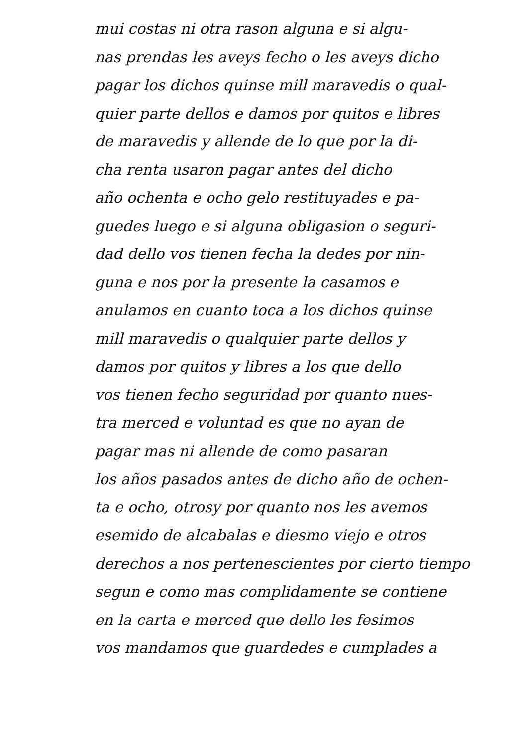mui costas ni otra rason alguna e si algu-
nas prendas les aveys fecho o les aveys dicho
pagar los dichos quinse mill maravedis o qual-
quier parte dellos e damos por quitos e libres
de maravedis y allende de lo que por la di-
cha renta usaron pagar antes del dicho
año ochenta e ocho gelo restituyades e pa-
guedes luego e si alguna obligasion o seguri-
dad dello vos tienen fecha la dedes por nin-
guna e nos por la presente la casamos e
anulamos en cuanto toca a los dichos quinse
mill maravedis o qualquier parte dellos y
damos por quitos y libres a los que dello
vos tienen fecho seguridad por quanto nues-
tra merced e voluntad es que no ayan de
pagar mas ni allende de como pasaran
los años pasados antes de dicho año de ochen-
ta e ocho, otrosy por quanto nos les avemos
esemido de alcabalas e diesmo viejo e otros
derechos a nos pertenescientes por cierto tiempo
segun e como mas complidamente se contiene
en la carta e merced que dello les fesimos
vos mandamos que guardedes e cumplades a